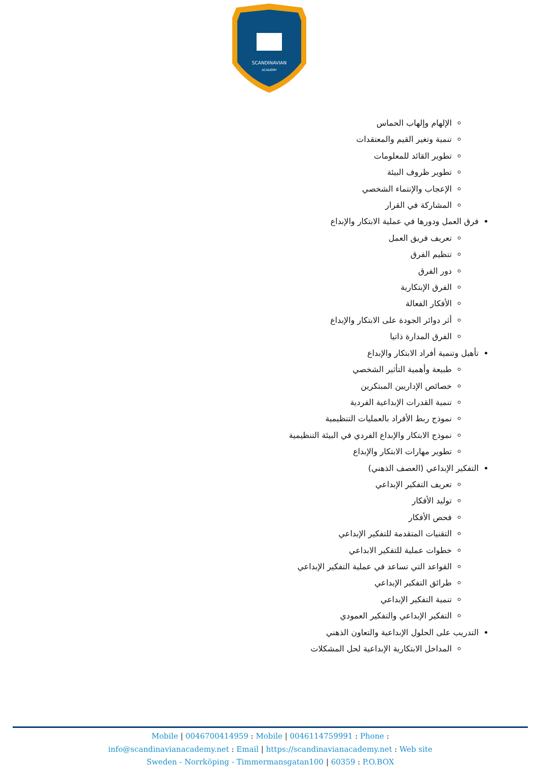SCANDINAVIAN
ACADEMY
الإلهام وإلهاب الحماس
تنمية وتغير القيم والمعتقدات
تطوير القائد للمعلومات
تطوير ظروف البيئة
الإعجاب والإنتماء الشخصي
المشاركة في القرار
فرق العمل ودورها في عملية الابتكار والإبداع
تعريف فريق العمل
تنظيم الفرق
دور الفرق
الفرق الإبتكارية
الأفكار الفعالة
أثر دوائر الجودة على الابتكار والإبداع
الفرق المدارة ذاتيا
تأهيل وتنمية أفراد الابتكار والإبداع
طبيعة وأهمية التأثير الشخصي
خصائص الإداريين المبتكرين
تنمية القدرات الإبداعية الفردية
نموذج ربط الأفراد بالعمليات التنظيمية
نموذج الابتكار والإبداع الفردي في البيئة التنظيمية
تطوير مهارات الابتكار والإبداع
التفكير الإبداعي (العصف الذهني)
تعريف التفكير الإبداعي
توليد الأفكار
فحص الأفكار
التقنيات المتقدمة للتفكير الإبداعي
خطوات عملية للتفكير الابداعي
القواعد التي تساعد في عملية التفكير الإبداعي
طرائق التفكير الإبداعي
تنمية التفكير الإبداعي
التفكير الإبداعي والتفكير العمودي
التدريب على الحلول الإبداعية والتعاون الذهني
المداخل الابتكارية الإبداعية لحل المشكلات
Mobile | 0046700414959 : Mobile | 0046114759991 : Phone :
info@scandinavianacademy.net : Email | https://scandinavianacademy.net : Web site
Sweden - Norrköping - Timmermansgatan100 | 60359 : P.O.BOX